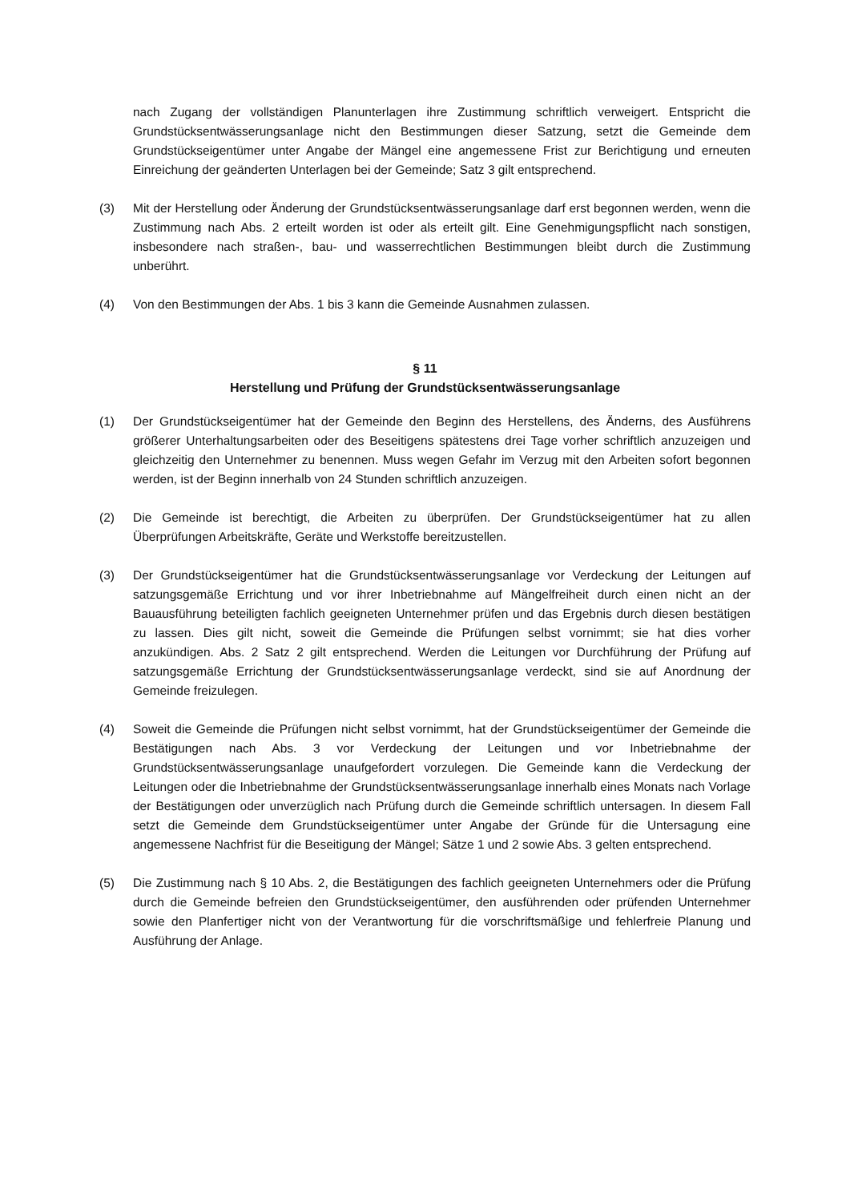nach Zugang der vollständigen Planunterlagen ihre Zustimmung schriftlich verweigert. Entspricht die Grundstücksentwässerungsanlage nicht den Bestimmungen dieser Satzung, setzt die Gemeinde dem Grundstückseigentümer unter Angabe der Mängel eine angemessene Frist zur Berichtigung und erneuten Einreichung der geänderten Unterlagen bei der Gemeinde; Satz 3 gilt entsprechend.
(3) Mit der Herstellung oder Änderung der Grundstücksentwässerungsanlage darf erst begonnen werden, wenn die Zustimmung nach Abs. 2 erteilt worden ist oder als erteilt gilt. Eine Genehmigungspflicht nach sonstigen, insbesondere nach straßen-, bau- und wasserrechtlichen Bestimmungen bleibt durch die Zustimmung unberührt.
(4) Von den Bestimmungen der Abs. 1 bis 3 kann die Gemeinde Ausnahmen zulassen.
§ 11
Herstellung und Prüfung der Grundstücksentwässerungsanlage
(1) Der Grundstückseigentümer hat der Gemeinde den Beginn des Herstellens, des Änderns, des Ausführens größerer Unterhaltungsarbeiten oder des Beseitigens spätestens drei Tage vorher schriftlich anzuzeigen und gleichzeitig den Unternehmer zu benennen. Muss wegen Gefahr im Verzug mit den Arbeiten sofort begonnen werden, ist der Beginn innerhalb von 24 Stunden schriftlich anzuzeigen.
(2) Die Gemeinde ist berechtigt, die Arbeiten zu überprüfen. Der Grundstückseigentümer hat zu allen Überprüfungen Arbeitskräfte, Geräte und Werkstoffe bereitzustellen.
(3) Der Grundstückseigentümer hat die Grundstücksentwässerungsanlage vor Verdeckung der Leitungen auf satzungsgemäße Errichtung und vor ihrer Inbetriebnahme auf Mängelfreiheit durch einen nicht an der Bauausführung beteiligten fachlich geeigneten Unternehmer prüfen und das Ergebnis durch diesen bestätigen zu lassen. Dies gilt nicht, soweit die Gemeinde die Prüfungen selbst vornimmt; sie hat dies vorher anzukündigen. Abs. 2 Satz 2 gilt entsprechend. Werden die Leitungen vor Durchführung der Prüfung auf satzungsgemäße Errichtung der Grundstücksentwässerungsanlage verdeckt, sind sie auf Anordnung der Gemeinde freizulegen.
(4) Soweit die Gemeinde die Prüfungen nicht selbst vornimmt, hat der Grundstückseigentümer der Gemeinde die Bestätigungen nach Abs. 3 vor Verdeckung der Leitungen und vor Inbetriebnahme der Grundstücksentwässerungsanlage unaufgefordert vorzulegen. Die Gemeinde kann die Verdeckung der Leitungen oder die Inbetriebnahme der Grundstücksentwässerungsanlage innerhalb eines Monats nach Vorlage der Bestätigungen oder unverzüglich nach Prüfung durch die Gemeinde schriftlich untersagen. In diesem Fall setzt die Gemeinde dem Grundstückseigentümer unter Angabe der Gründe für die Untersagung eine angemessene Nachfrist für die Beseitigung der Mängel; Sätze 1 und 2 sowie Abs. 3 gelten entsprechend.
(5) Die Zustimmung nach § 10 Abs. 2, die Bestätigungen des fachlich geeigneten Unternehmers oder die Prüfung durch die Gemeinde befreien den Grundstückseigentümer, den ausführenden oder prüfenden Unternehmer sowie den Planfertiger nicht von der Verantwortung für die vorschriftsmäßige und fehlerfreie Planung und Ausführung der Anlage.